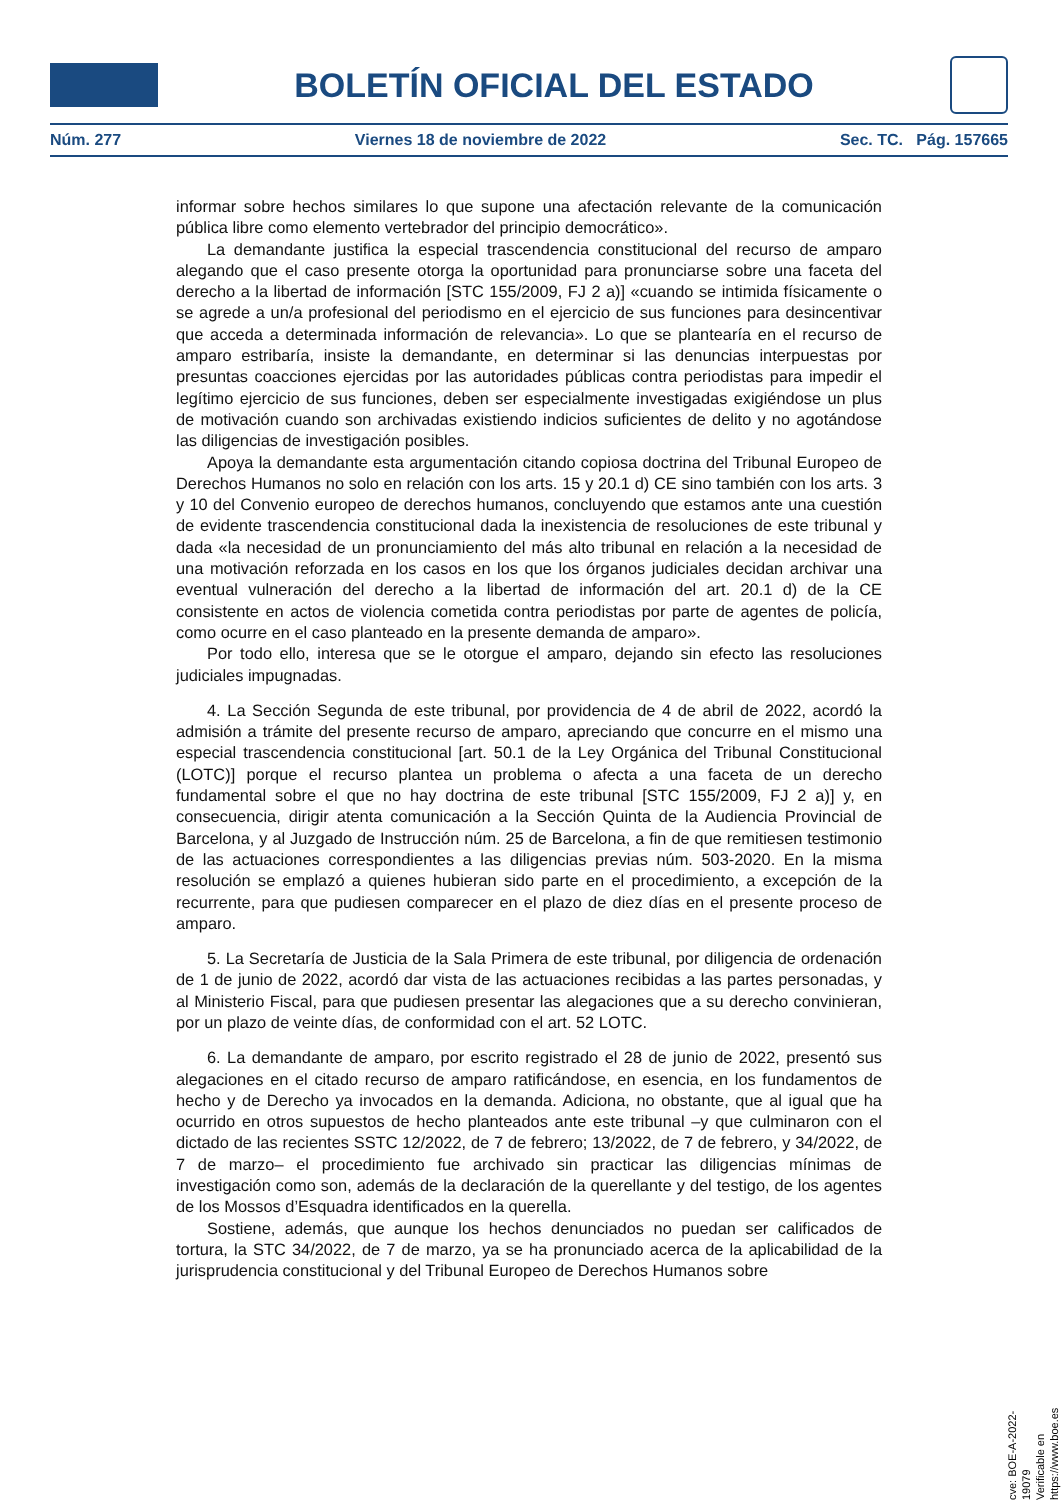BOLETÍN OFICIAL DEL ESTADO
Núm. 277 Viernes 18 de noviembre de 2022 Sec. TC. Pág. 157665
informar sobre hechos similares lo que supone una afectación relevante de la comunicación pública libre como elemento vertebrador del principio democrático».
La demandante justifica la especial trascendencia constitucional del recurso de amparo alegando que el caso presente otorga la oportunidad para pronunciarse sobre una faceta del derecho a la libertad de información [STC 155/2009, FJ 2 a)] «cuando se intimida físicamente o se agrede a un/a profesional del periodismo en el ejercicio de sus funciones para desincentivar que acceda a determinada información de relevancia». Lo que se plantearía en el recurso de amparo estribaría, insiste la demandante, en determinar si las denuncias interpuestas por presuntas coacciones ejercidas por las autoridades públicas contra periodistas para impedir el legítimo ejercicio de sus funciones, deben ser especialmente investigadas exigiéndose un plus de motivación cuando son archivadas existiendo indicios suficientes de delito y no agotándose las diligencias de investigación posibles.
Apoya la demandante esta argumentación citando copiosa doctrina del Tribunal Europeo de Derechos Humanos no solo en relación con los arts. 15 y 20.1 d) CE sino también con los arts. 3 y 10 del Convenio europeo de derechos humanos, concluyendo que estamos ante una cuestión de evidente trascendencia constitucional dada la inexistencia de resoluciones de este tribunal y dada «la necesidad de un pronunciamiento del más alto tribunal en relación a la necesidad de una motivación reforzada en los casos en los que los órganos judiciales decidan archivar una eventual vulneración del derecho a la libertad de información del art. 20.1 d) de la CE consistente en actos de violencia cometida contra periodistas por parte de agentes de policía, como ocurre en el caso planteado en la presente demanda de amparo».
Por todo ello, interesa que se le otorgue el amparo, dejando sin efecto las resoluciones judiciales impugnadas.
4. La Sección Segunda de este tribunal, por providencia de 4 de abril de 2022, acordó la admisión a trámite del presente recurso de amparo, apreciando que concurre en el mismo una especial trascendencia constitucional [art. 50.1 de la Ley Orgánica del Tribunal Constitucional (LOTC)] porque el recurso plantea un problema o afecta a una faceta de un derecho fundamental sobre el que no hay doctrina de este tribunal [STC 155/2009, FJ 2 a)] y, en consecuencia, dirigir atenta comunicación a la Sección Quinta de la Audiencia Provincial de Barcelona, y al Juzgado de Instrucción núm. 25 de Barcelona, a fin de que remitiesen testimonio de las actuaciones correspondientes a las diligencias previas núm. 503-2020. En la misma resolución se emplazó a quienes hubieran sido parte en el procedimiento, a excepción de la recurrente, para que pudiesen comparecer en el plazo de diez días en el presente proceso de amparo.
5. La Secretaría de Justicia de la Sala Primera de este tribunal, por diligencia de ordenación de 1 de junio de 2022, acordó dar vista de las actuaciones recibidas a las partes personadas, y al Ministerio Fiscal, para que pudiesen presentar las alegaciones que a su derecho convinieran, por un plazo de veinte días, de conformidad con el art. 52 LOTC.
6. La demandante de amparo, por escrito registrado el 28 de junio de 2022, presentó sus alegaciones en el citado recurso de amparo ratificándose, en esencia, en los fundamentos de hecho y de Derecho ya invocados en la demanda. Adiciona, no obstante, que al igual que ha ocurrido en otros supuestos de hecho planteados ante este tribunal –y que culminaron con el dictado de las recientes SSTC 12/2022, de 7 de febrero; 13/2022, de 7 de febrero, y 34/2022, de 7 de marzo– el procedimiento fue archivado sin practicar las diligencias mínimas de investigación como son, además de la declaración de la querellante y del testigo, de los agentes de los Mossos d’Esquadra identificados en la querella.
Sostiene, además, que aunque los hechos denunciados no puedan ser calificados de tortura, la STC 34/2022, de 7 de marzo, ya se ha pronunciado acerca de la aplicabilidad de la jurisprudencia constitucional y del Tribunal Europeo de Derechos Humanos sobre
cve: BOE-A-2022-19079
Verificable en https://www.boe.es